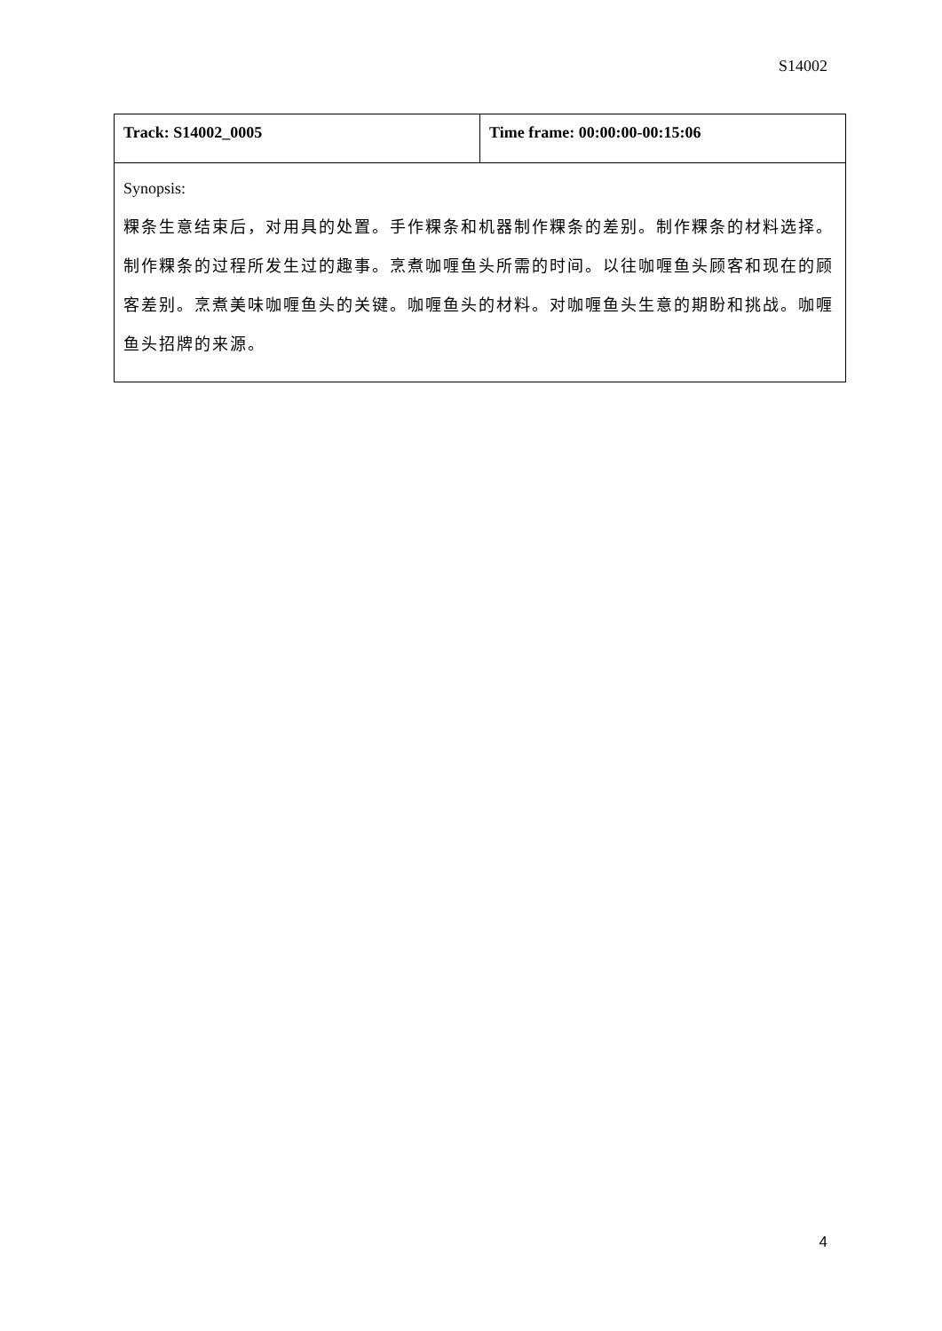S14002
| Track: S14002_0005 | Time frame: 00:00:00-00:15:06 |
| Synopsis: 粿条生意结束后，对用具的处置。手作粿条和机器制作粿条的差别。制作粿条的材料选择。制作粿条的过程所发生过的趣事。烹煮咖喱鱼头所需的时间。以往咖喱鱼头顾客和现在的顾客差别。烹煮美味咖喱鱼头的关键。咖喱鱼头的材料。对咖喱鱼头生意的期盼和挑战。咖喱鱼头招牌的来源。 | |
4